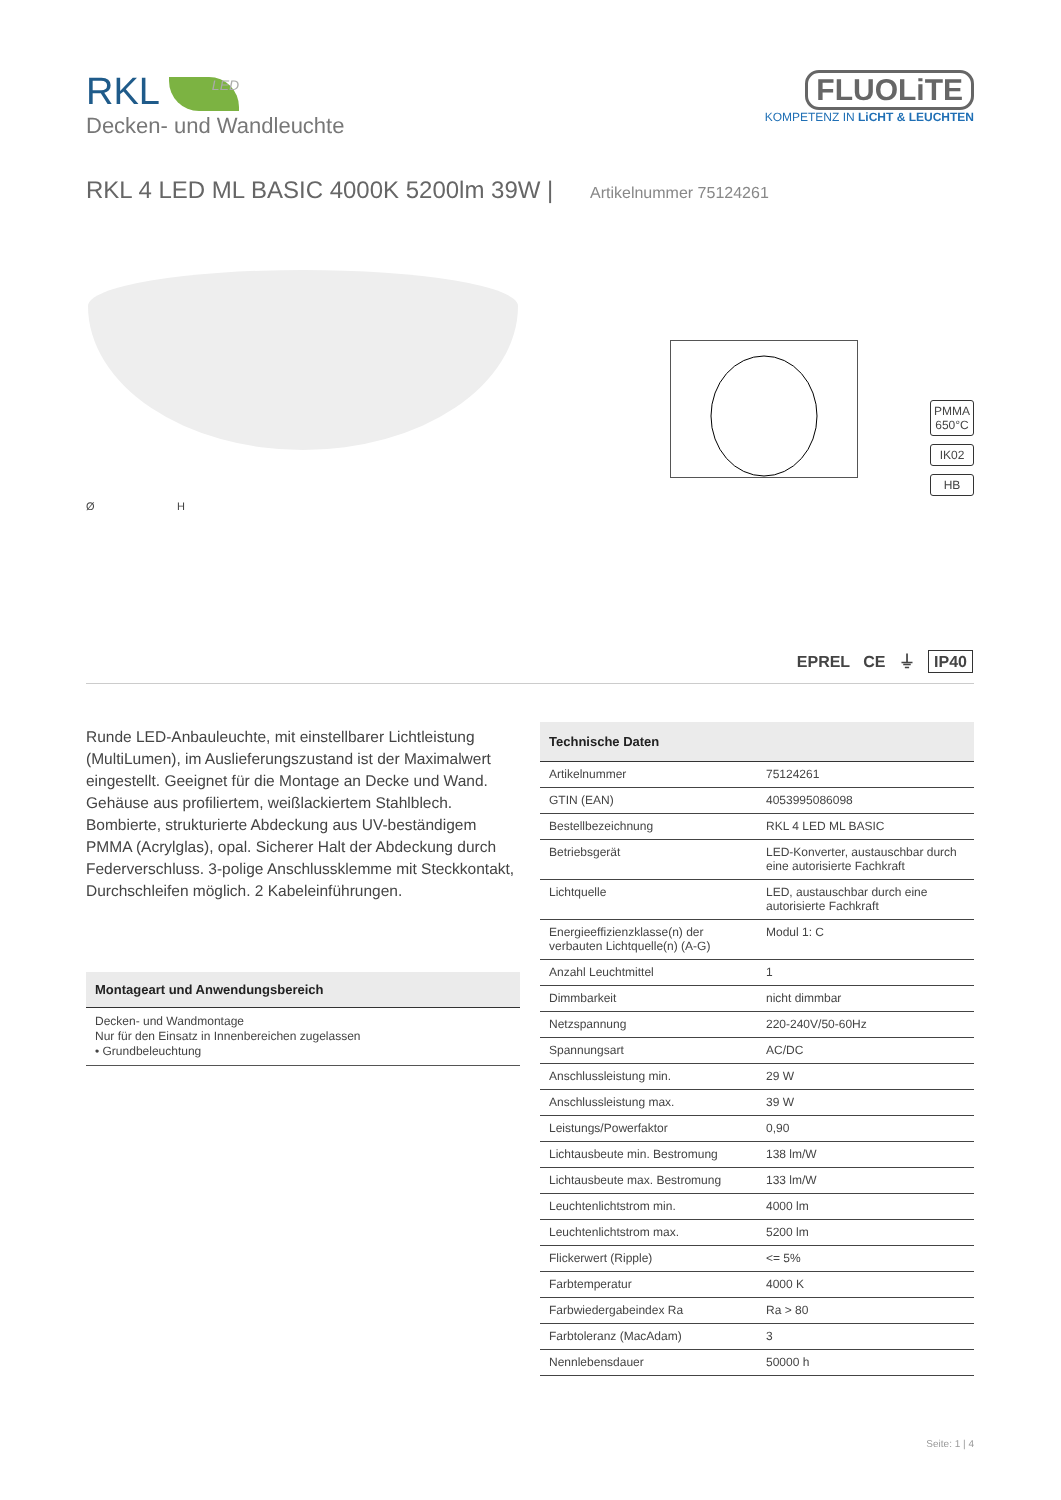RKL LED
Decken- und Wandleuchte
FLUOLiTE
KOMPETENZ IN LiCHT & LEUCHTEN
RKL 4 LED ML BASIC 4000K 5200lm 39W | Artikelnummer 75124261
Ø H
PMMA
650°C
IK02
HB
EPREL CE ⏚ IP40
Runde LED-Anbauleuchte, mit einstellbarer Lichtleistung (MultiLumen), im Auslieferungszustand ist der Maximalwert eingestellt. Geeignet für die Montage an Decke und Wand. Gehäuse aus profiliertem, weißlackiertem Stahlblech. Bombierte, strukturierte Abdeckung aus UV-beständigem PMMA (Acrylglas), opal. Sicherer Halt der Abdeckung durch Federverschluss. 3-polige Anschlussklemme mit Steckkontakt, Durchschleifen möglich. 2 Kabeleinführungen.
Montageart und Anwendungsbereich
Decken- und Wandmontage
Nur für den Einsatz in Innenbereichen zugelassen
• Grundbeleuchtung
| Technische Daten | |
| --- | --- |
| Artikelnummer | 75124261 |
| GTIN (EAN) | 4053995086098 |
| Bestellbezeichnung | RKL 4 LED ML BASIC |
| Betriebsgerät | LED-Konverter, austauschbar durch eine autorisierte Fachkraft |
| Lichtquelle | LED, austauschbar durch eine autorisierte Fachkraft |
| Energieeffizienzklasse(n) der verbauten Lichtquelle(n) (A-G) | Modul 1: C |
| Anzahl Leuchtmittel | 1 |
| Dimmbarkeit | nicht dimmbar |
| Netzspannung | 220-240V/50-60Hz |
| Spannungsart | AC/DC |
| Anschlussleistung min. | 29 W |
| Anschlussleistung max. | 39 W |
| Leistungs/Powerfaktor | 0,90 |
| Lichtausbeute min. Bestromung | 138 lm/W |
| Lichtausbeute max. Bestromung | 133 lm/W |
| Leuchtenlichtstrom min. | 4000 lm |
| Leuchtenlichtstrom max. | 5200 lm |
| Flickerwert (Ripple) | <= 5% |
| Farbtemperatur | 4000 K |
| Farbwiedergabeindex Ra | Ra > 80 |
| Farbtoleranz (MacAdam) | 3 |
| Nennlebensdauer | 50000 h |
Seite: 1 | 4